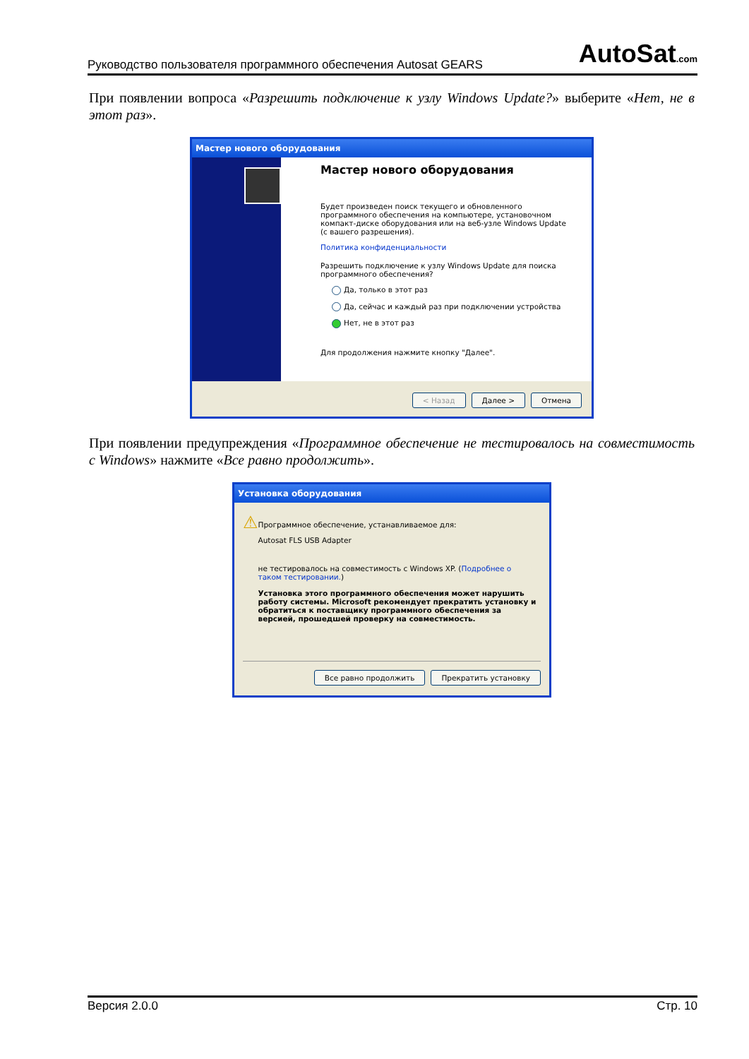Руководство пользователя программного обеспечения Autosat GEARS AutoSat.com
При появлении вопроса «Разрешить подключение к узлу Windows Update?» выберите «Нет, не в этот раз».
Мастер нового оборудования
Мастер нового оборудования
Будет произведен поиск текущего и обновленного программного обеспечения на компьютере, установочном компакт-диске оборудования или на веб-узле Windows Update (с вашего разрешения).
Политика конфиденциальности
Разрешить подключение к узлу Windows Update для поиска программного обеспечения?
Да, только в этот раз
Да, сейчас и каждый раз при подключении устройства
Нет, не в этот раз
Для продолжения нажмите кнопку "Далее".
< Назад Далее > Отмена
При появлении предупреждения «Программное обеспечение не тестировалось на совместимость с Windows» нажмите «Все равно продолжить».
Установка оборудования
⚠
Программное обеспечение, устанавливаемое для:
Autosat FLS USB Adapter
не тестировалось на совместимость с Windows XP. (Подробнее о таком тестировании.)
Установка этого программного обеспечения может нарушить работу системы. Microsoft рекомендует прекратить установку и обратиться к поставщику программного обеспечения за версией, прошедшей проверку на совместимость.
Все равно продолжить Прекратить установку
Версия 2.0.0 Стр. 10